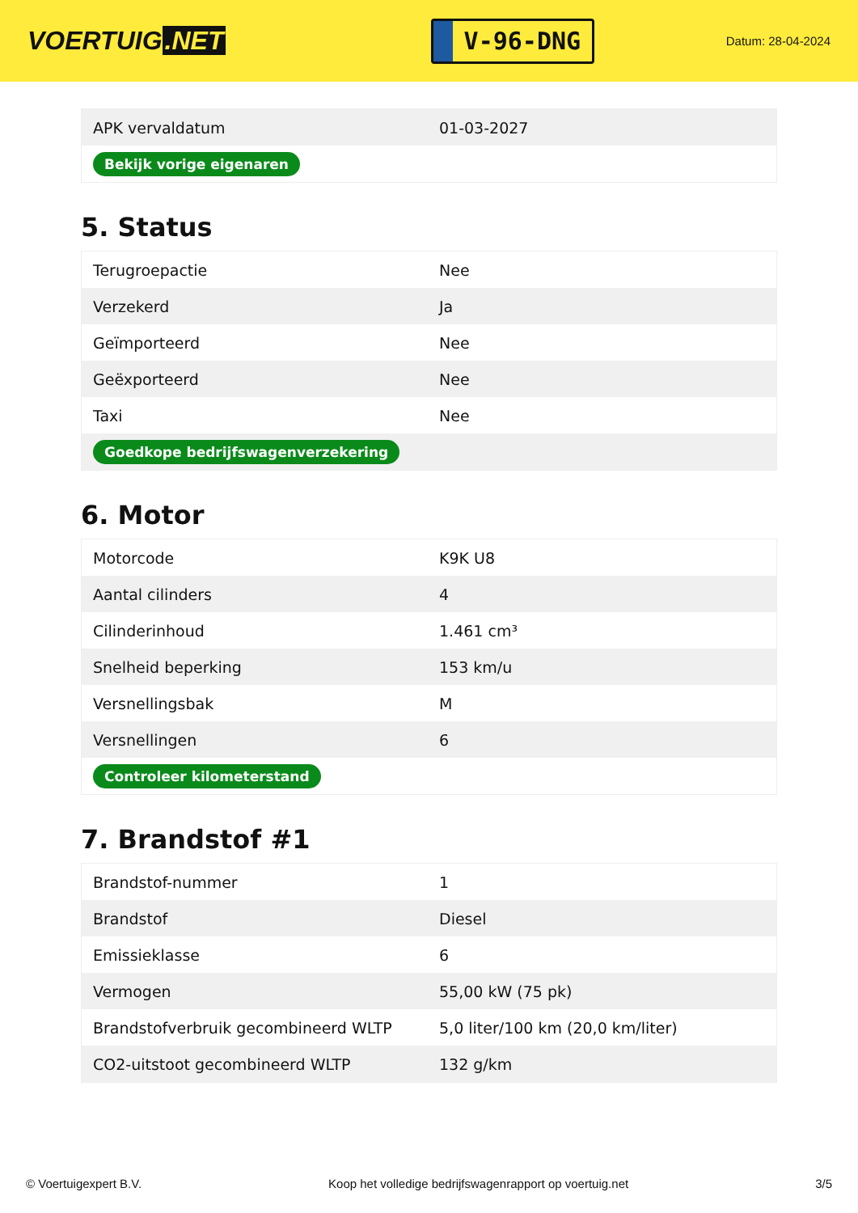VOERTUIG.NET
V-96-DNG
Datum: 28-04-2024
| APK vervaldatum | 01-03-2027 |
| Bekijk vorige eigenaren | |
5. Status
| Terugroepactie | Nee |
| Verzekerd | Ja |
| Geïmporteerd | Nee |
| Geëxporteerd | Nee |
| Taxi | Nee |
| Goedkope bedrijfswagenverzekering | |
6. Motor
| Motorcode | K9K U8 |
| Aantal cilinders | 4 |
| Cilinderinhoud | 1.461 cm³ |
| Snelheid beperking | 153 km/u |
| Versnellingsbak | M |
| Versnellingen | 6 |
| Controleer kilometerstand | |
7. Brandstof #1
| Brandstof-nummer | 1 |
| Brandstof | Diesel |
| Emissieklasse | 6 |
| Vermogen | 55,00 kW (75 pk) |
| Brandstofverbruik gecombineerd WLTP | 5,0 liter/100 km (20,0 km/liter) |
| CO2-uitstoot gecombineerd WLTP | 132 g/km |
© Voertuigexpert B.V. Koop het volledige bedrijfswagenrapport op voertuig.net 3/5